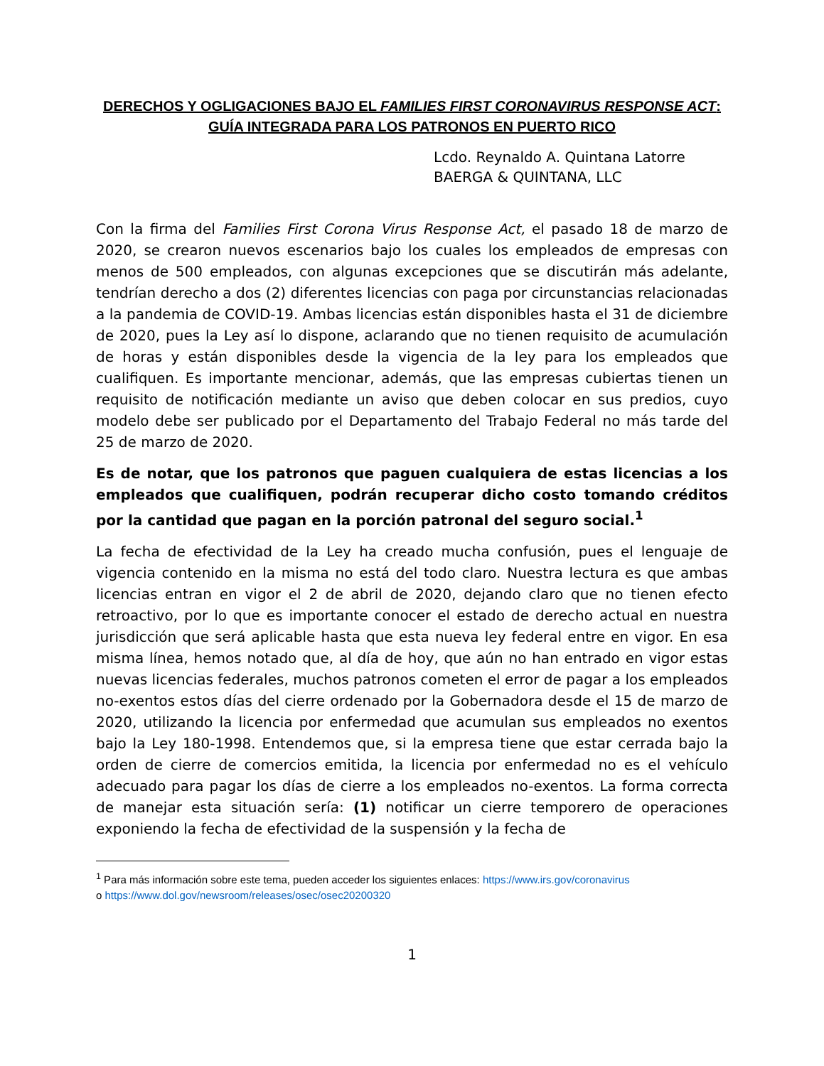DERECHOS Y OGLIGACIONES BAJO EL FAMILIES FIRST CORONAVIRUS RESPONSE ACT: GUÍA INTEGRADA PARA LOS PATRONOS EN PUERTO RICO
Lcdo. Reynaldo A. Quintana Latorre
BAERGA & QUINTANA, LLC
Con la firma del Families First Corona Virus Response Act, el pasado 18 de marzo de 2020, se crearon nuevos escenarios bajo los cuales los empleados de empresas con menos de 500 empleados, con algunas excepciones que se discutirán más adelante, tendrían derecho a dos (2) diferentes licencias con paga por circunstancias relacionadas a la pandemia de COVID-19. Ambas licencias están disponibles hasta el 31 de diciembre de 2020, pues la Ley así lo dispone, aclarando que no tienen requisito de acumulación de horas y están disponibles desde la vigencia de la ley para los empleados que cualifiquen. Es importante mencionar, además, que las empresas cubiertas tienen un requisito de notificación mediante un aviso que deben colocar en sus predios, cuyo modelo debe ser publicado por el Departamento del Trabajo Federal no más tarde del 25 de marzo de 2020.
Es de notar, que los patronos que paguen cualquiera de estas licencias a los empleados que cualifiquen, podrán recuperar dicho costo tomando créditos por la cantidad que pagan en la porción patronal del seguro social.<sup>1</sup>
La fecha de efectividad de la Ley ha creado mucha confusión, pues el lenguaje de vigencia contenido en la misma no está del todo claro. Nuestra lectura es que ambas licencias entran en vigor el 2 de abril de 2020, dejando claro que no tienen efecto retroactivo, por lo que es importante conocer el estado de derecho actual en nuestra jurisdicción que será aplicable hasta que esta nueva ley federal entre en vigor. En esa misma línea, hemos notado que, al día de hoy, que aún no han entrado en vigor estas nuevas licencias federales, muchos patronos cometen el error de pagar a los empleados no-exentos estos días del cierre ordenado por la Gobernadora desde el 15 de marzo de 2020, utilizando la licencia por enfermedad que acumulan sus empleados no exentos bajo la Ley 180-1998. Entendemos que, si la empresa tiene que estar cerrada bajo la orden de cierre de comercios emitida, la licencia por enfermedad no es el vehículo adecuado para pagar los días de cierre a los empleados no-exentos. La forma correcta de manejar esta situación sería: (1) notificar un cierre temporero de operaciones exponiendo la fecha de efectividad de la suspensión y la fecha de
<sup>1</sup> Para más información sobre este tema, pueden acceder los siguientes enlaces: https://www.irs.gov/coronavirus
o https://www.dol.gov/newsroom/releases/osec/osec20200320
1